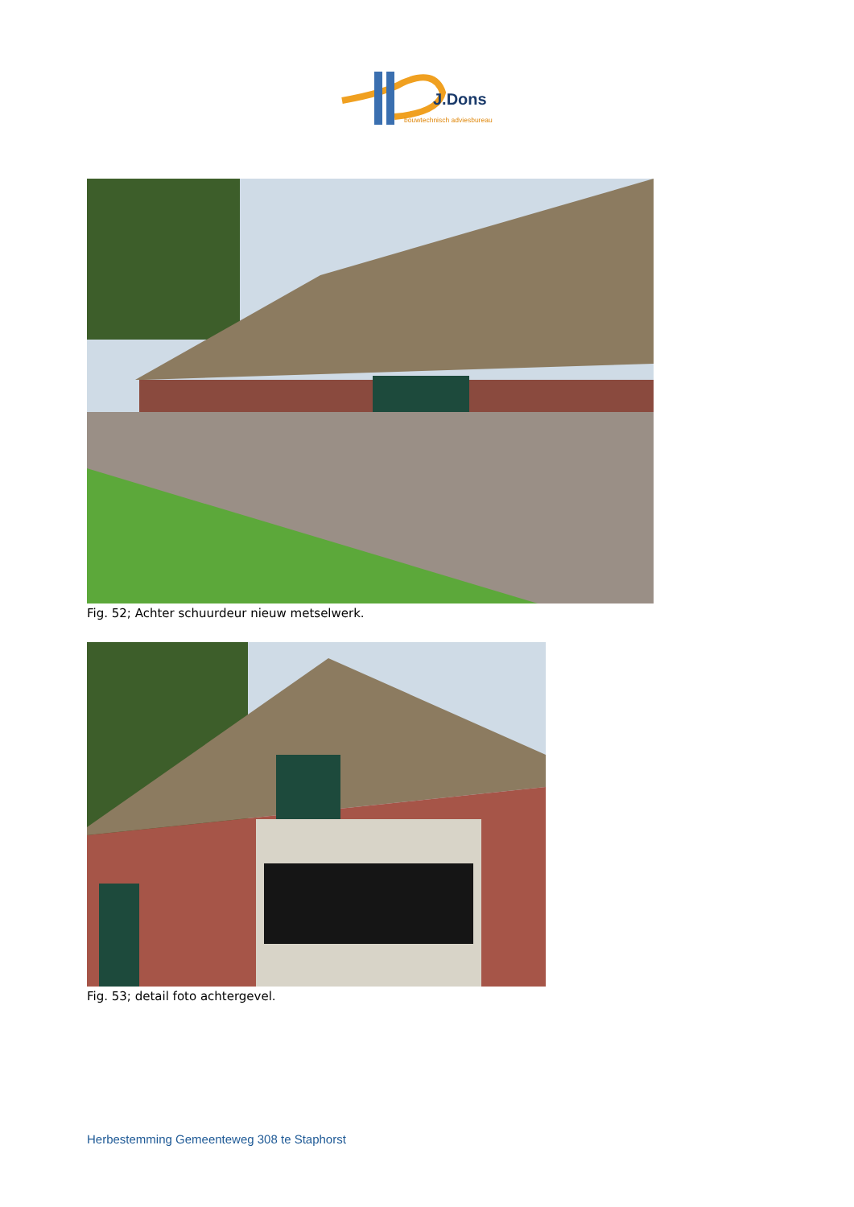J.Dons
bouwtechnisch adviesbureau
Fig. 52; Achter schuurdeur nieuw metselwerk.
Fig. 53; detail foto achtergevel.
Herbestemming Gemeenteweg 308 te Staphorst